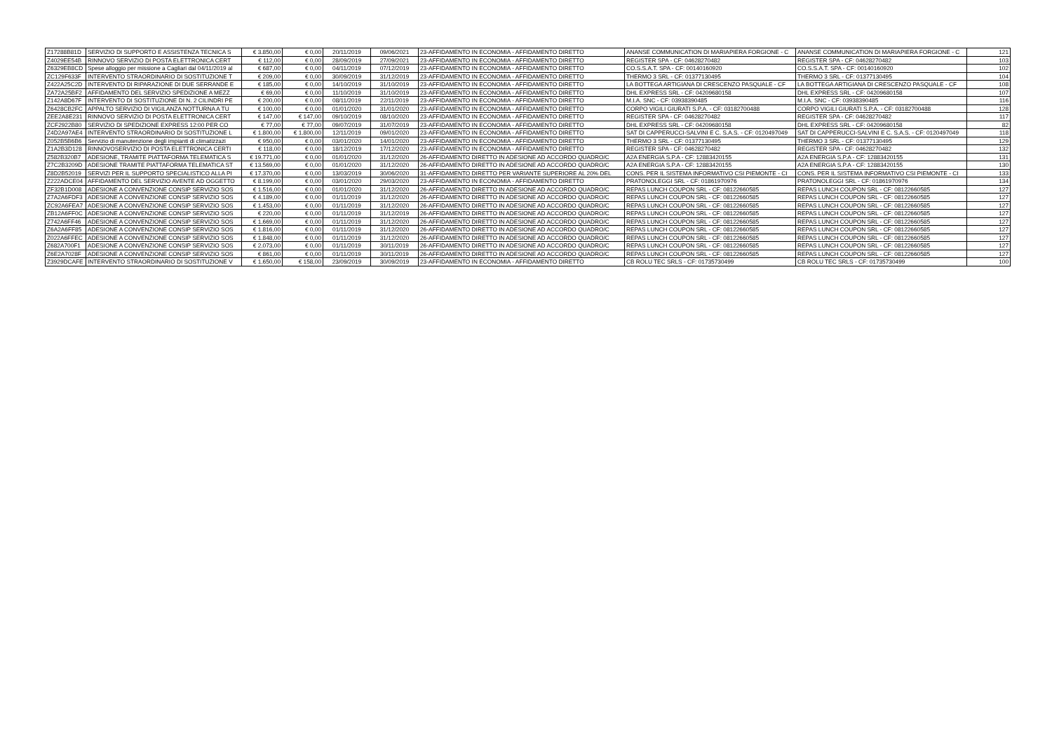| Z17288B81D | SERVIZIO DI SUPPORTO E ASSISTENZA TECNICA S | € 3.850,00 | € 0,00 | 20/11/2019 | 09/06/2021 | 23-AFFIDAMENTO IN ECONOMIA - AFFIDAMENTO DIRETTO | ANANSE COMMUNICATION DI MARIAPIERA FORGIONE - C | ANANSE COMMUNICATION DI MARIAPIERA FORGIONE - C | 121 |
| Z4029EE54B | RINNOVO SERVIZIO DI POSTA ELETTRONICA CERT | € 112,00 | € 0,00 | 28/09/2019 | 27/09/2021 | 23-AFFIDAMENTO IN ECONOMIA - AFFIDAMENTO DIRETTO | REGISTER SPA - CF: 04628270482 | REGISTER SPA - CF: 04628270482 | 103 |
| Z6329EB8CD | Spese alloggio per missione a Cagliari dal 04/11/2019 al | € 687,00 | € 0,00 | 04/11/2019 | 07/12/2019 | 23-AFFIDAMENTO IN ECONOMIA - AFFIDAMENTO DIRETTO | CO.S.S.A.T. SPA - CF: 00140160920 | CO.S.S.A.T. SPA - CF: 00140160920 | 102 |
| ZC129F633F | INTERVENTO STRAORDINARIO DI SOSTITUZIONE T | € 209,00 | € 0,00 | 30/09/2019 | 31/12/2019 | 23-AFFIDAMENTO IN ECONOMIA - AFFIDAMENTO DIRETTO | THERMO 3 SRL - CF: 01377130495 | THERMO 3 SRL - CF: 01377130495 | 104 |
| Z422A25C2D | INTERVENTO DI RIPARAZIONE DI DUE SERRANDE E | € 185,00 | € 0,00 | 14/10/2019 | 31/10/2019 | 23-AFFIDAMENTO IN ECONOMIA - AFFIDAMENTO DIRETTO | LA BOTTEGA ARTIGIANA DI CRESCENZO PASQUALE - CF | LA BOTTEGA ARTIGIANA DI CRESCENZO PASQUALE - CF | 108 |
| ZA72A25BF2 | AFFIDAMENTO DEL SERVIZIO SPEDIZIONE A MEZZ | € 69,00 | € 0,00 | 11/10/2019 | 31/10/2019 | 23-AFFIDAMENTO IN ECONOMIA - AFFIDAMENTO DIRETTO | DHL EXPRESS SRL - CF: 04209680158 | DHL EXPRESS SRL - CF: 04209680158 | 107 |
| Z142A8D67F | INTERVENTO DI SOSTITUZIONE DI N. 2 CILINDRI PE | € 200,00 | € 0,00 | 08/11/2019 | 22/11/2019 | 23-AFFIDAMENTO IN ECONOMIA - AFFIDAMENTO DIRETTO | M.I.A. SNC - CF: 03938390485 | M.I.A. SNC - CF: 03938390485 | 116 |
| Z6428CB2FC | APPALTO SERVIZIO DI VIGILANZA NOTTURNA A TU | € 100,00 | € 0,00 | 01/01/2020 | 31/01/2020 | 23-AFFIDAMENTO IN ECONOMIA - AFFIDAMENTO DIRETTO | CORPO VIGILI GIURATI S.P.A. - CF: 03182700488 | CORPO VIGILI GIURATI S.P.A. - CF: 03182700488 | 128 |
| ZEE2A8E231 | RINNOVO SERVIZIO DI POSTA ELETTRONICA CERT | € 147,00 | € 147,00 | 09/10/2019 | 08/10/2020 | 23-AFFIDAMENTO IN ECONOMIA - AFFIDAMENTO DIRETTO | REGISTER SPA - CF: 04628270482 | REGISTER SPA - CF: 04628270482 | 117 |
| ZCF2922B80 | SERVIZIO DI SPEDIZIONE EXPRESS 12:00 PER CO | € 77,00 | € 77,00 | 09/07/2019 | 31/07/2019 | 23-AFFIDAMENTO IN ECONOMIA - AFFIDAMENTO DIRETTO | DHL EXPRESS SRL - CF: 04209680158 | DHL EXPRESS SRL - CF: 04209680158 | 82 |
| Z4D2A97AE4 | INTERVENTO STRAORDINARIO DI SOSTITUZIONE L | € 1.800,00 | € 1.800,00 | 12/11/2019 | 09/01/2020 | 23-AFFIDAMENTO IN ECONOMIA - AFFIDAMENTO DIRETTO | SAT DI CAPPERUCCI-SALVINI E C. S.A.S. - CF: 0120497049 | SAT DI CAPPERUCCI-SALVINI E C. S.A.S. - CF: 0120497049 | 118 |
| Z052B5B6B6 | Servizio di manutenzione degli impianti di climatizzazi | € 950,00 | € 0,00 | 03/01/2020 | 14/01/2020 | 23-AFFIDAMENTO IN ECONOMIA - AFFIDAMENTO DIRETTO | THERMO 3 SRL - CF: 01377130495 | THERMO 3 SRL - CF: 01377130495 | 129 |
| Z1A2B3D128 | RINNOVOSERVIZIO DI POSTA ELETTRONICA CERTI | € 118,00 | € 0,00 | 18/12/2019 | 17/12/2020 | 23-AFFIDAMENTO IN ECONOMIA - AFFIDAMENTO DIRETTO | REGISTER SPA - CF: 04628270482 | REGISTER SPA - CF: 04628270482 | 132 |
| Z582B320B7 | ADESIONE, TRAMITE PIATTAFORMA TELEMATICA S | € 19.771,00 | € 0,00 | 01/01/2020 | 31/12/2020 | 26-AFFIDAMENTO DIRETTO IN ADESIONE AD ACCORDO QUADRO/C | A2A ENERGIA S.P.A - CF: 12883420155 | A2A ENERGIA S.P.A - CF: 12883420155 | 131 |
| Z7C2B3209D | ADESIONE TRAMITE PIATTAFORMA TELEMATICA ST | € 13.569,00 | € 0,00 | 01/01/2020 | 31/12/2020 | 26-AFFIDAMENTO DIRETTO IN ADESIONE AD ACCORDO QUADRO/C | A2A ENERGIA S.P.A - CF: 12883420155 | A2A ENERGIA S.P.A - CF: 12883420155 | 130 |
| Z8D2B52019 | SERVIZI PER IL SUPPORTO SPECIALISTICO ALLA PI | € 17.370,00 | € 0,00 | 13/03/2019 | 30/06/2020 | 31-AFFIDAMENTO DIRETTO PER VARIANTE SUPERIORE AL 20% DEL | CONS. PER IL SISTEMA INFORMATIVO CSI PIEMONTE - CI | CONS. PER IL SISTEMA INFORMATIVO CSI PIEMONTE - CI | 133 |
| Z222ADCE04 | AFFIDAMENTO DEL SERVIZIO AVENTE AD OGGETTO | € 8.199,00 | € 0,00 | 03/01/2020 | 29/03/2020 | 23-AFFIDAMENTO IN ECONOMIA - AFFIDAMENTO DIRETTO | PRATONOLEGGI SRL - CF: 01861970976 | PRATONOLEGGI SRL - CF: 01861970976 | 134 |
| ZF32B1D008 | ADESIONE A CONVENZIONE CONSIP SERVIZIO SOS | € 1.516,00 | € 0,00 | 01/01/2020 | 31/12/2020 | 26-AFFIDAMENTO DIRETTO IN ADESIONE AD ACCORDO QUADRO/C | REPAS LUNCH COUPON SRL - CF: 08122660585 | REPAS LUNCH COUPON SRL - CF: 08122660585 | 127 |
| Z7A2A6FDF3 | ADESIONE A CONVENZIONE CONSIP SERVIZIO SOS | € 4.189,00 | € 0,00 | 01/11/2019 | 31/12/2020 | 26-AFFIDAMENTO DIRETTO IN ADESIONE AD ACCORDO QUADRO/C | REPAS LUNCH COUPON SRL - CF: 08122660585 | REPAS LUNCH COUPON SRL - CF: 08122660585 | 127 |
| ZC92A6FEA7 | ADESIONE A CONVENZIONE CONSIP SERVIZIO SOS | € 1.453,00 | € 0,00 | 01/11/2019 | 31/12/2020 | 26-AFFIDAMENTO DIRETTO IN ADESIONE AD ACCORDO QUADRO/C | REPAS LUNCH COUPON SRL - CF: 08122660585 | REPAS LUNCH COUPON SRL - CF: 08122660585 | 127 |
| ZB12A6FF0C | ADESIONE A CONVENZIONE CONSIP SERVIZIO SOS | € 220,00 | € 0,00 | 01/11/2019 | 31/12/2019 | 26-AFFIDAMENTO DIRETTO IN ADESIONE AD ACCORDO QUADRO/C | REPAS LUNCH COUPON SRL - CF: 08122660585 | REPAS LUNCH COUPON SRL - CF: 08122660585 | 127 |
| Z742A6FF46 | ADESIONE A CONVENZIONE CONSIP SERVIZIO SOS | € 1.669,00 | € 0,00 | 01/11/2019 | 31/12/2020 | 26-AFFIDAMENTO DIRETTO IN ADESIONE AD ACCORDO QUADRO/C | REPAS LUNCH COUPON SRL - CF: 08122660585 | REPAS LUNCH COUPON SRL - CF: 08122660585 | 127 |
| Z6A2A6FF85 | ADESIONE A CONVENZIONE CONSIP SERVIZIO SOS | € 1.816,00 | € 0,00 | 01/11/2019 | 31/12/2020 | 26-AFFIDAMENTO DIRETTO IN ADESIONE AD ACCORDO QUADRO/C | REPAS LUNCH COUPON SRL - CF: 08122660585 | REPAS LUNCH COUPON SRL - CF: 08122660585 | 127 |
| Z022A6FFEC | ADESIONE A CONVENZIONE CONSIP SERVIZIO SOS | € 1.848,00 | € 0,00 | 01/11/2019 | 31/12/2020 | 26-AFFIDAMENTO DIRETTO IN ADESIONE AD ACCORDO QUADRO/C | REPAS LUNCH COUPON SRL - CF: 08122660585 | REPAS LUNCH COUPON SRL - CF: 08122660585 | 127 |
| Z682A700F1 | ADESIONE A CONVENZIONE CONSIP SERVIZIO SOS | € 2.073,00 | € 0,00 | 01/11/2019 | 30/11/2019 | 26-AFFIDAMENTO DIRETTO IN ADESIONE AD ACCORDO QUADRO/C | REPAS LUNCH COUPON SRL - CF: 08122660585 | REPAS LUNCH COUPON SRL - CF: 08122660585 | 127 |
| Z6E2A7028F | ADESIONE A CONVENZIONE CONSIP SERVIZIO SOS | € 861,00 | € 0,00 | 01/11/2019 | 30/11/2019 | 26-AFFIDAMENTO DIRETTO IN ADESIONE AD ACCORDO QUADRO/C | REPAS LUNCH COUPON SRL - CF: 08122660585 | REPAS LUNCH COUPON SRL - CF: 08122660585 | 127 |
| Z3929DCAFE | INTERVENTO STRAORDINARIO DI SOSTITUZIONE V | € 1.650,00 | € 158,00 | 23/09/2019 | 30/09/2019 | 23-AFFIDAMENTO IN ECONOMIA - AFFIDAMENTO DIRETTO | CB ROLU TEC SRLS - CF: 01735730499 | CB ROLU TEC SRLS - CF: 01735730499 | 100 |